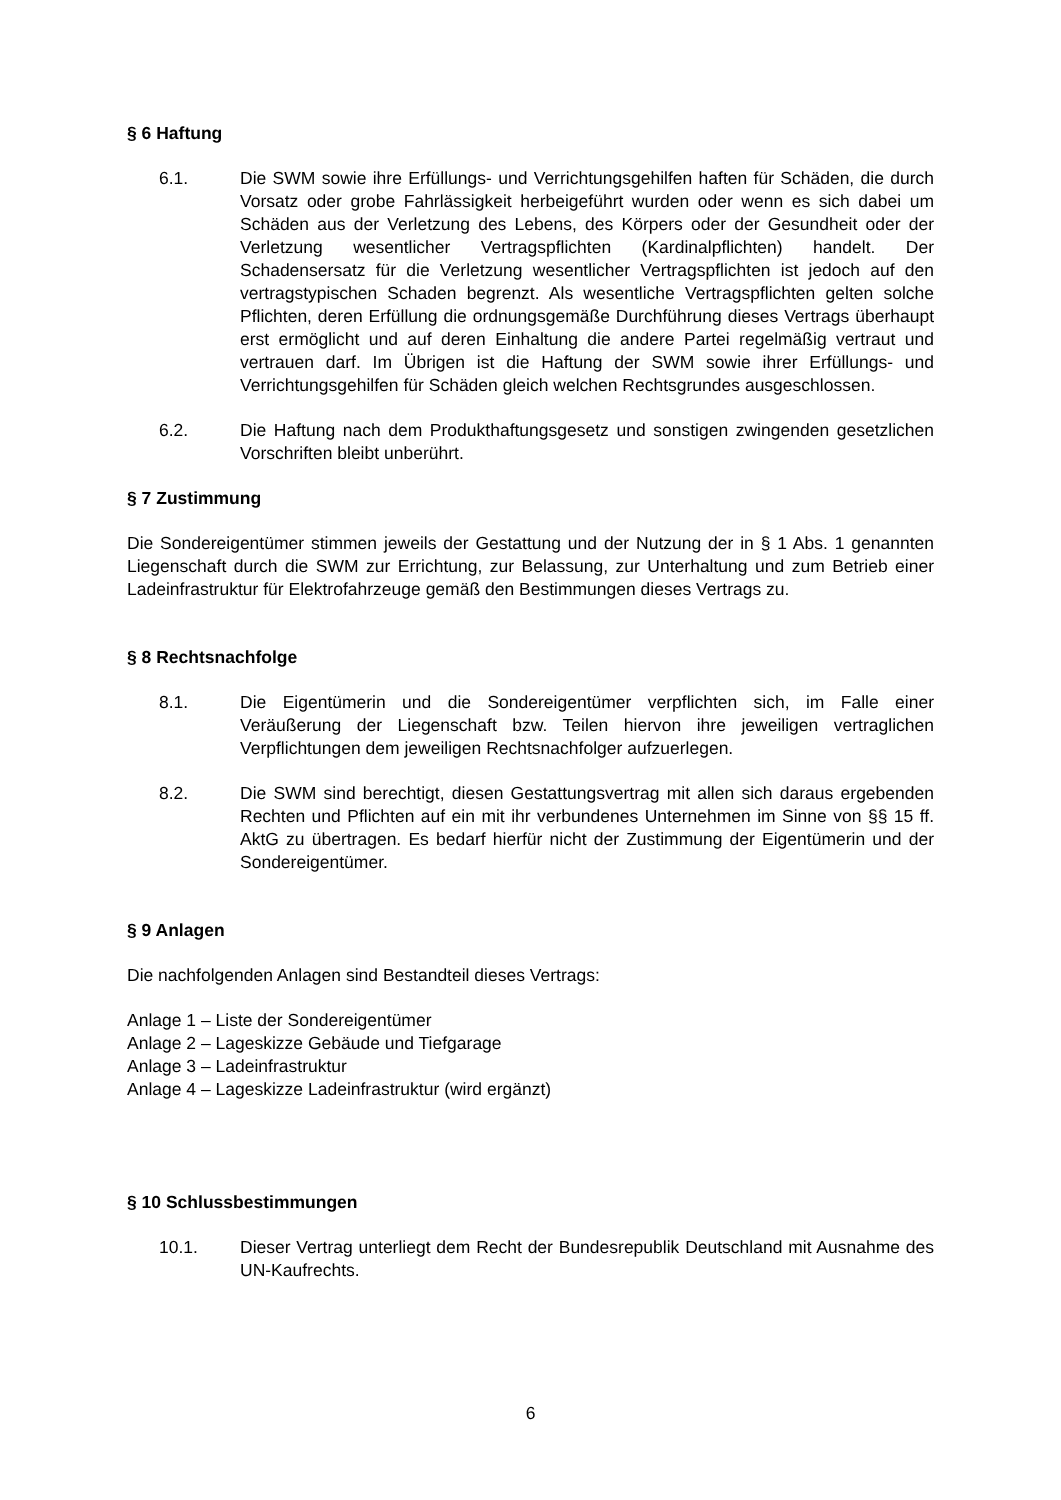§ 6 Haftung
6.1. Die SWM sowie ihre Erfüllungs- und Verrichtungsgehilfen haften für Schäden, die durch Vorsatz oder grobe Fahrlässigkeit herbeigeführt wurden oder wenn es sich dabei um Schäden aus der Verletzung des Lebens, des Körpers oder der Gesundheit oder der Verletzung wesentlicher Vertragspflichten (Kardinalpflichten) handelt. Der Schadensersatz für die Verletzung wesentlicher Vertragspflichten ist jedoch auf den vertragstypischen Schaden begrenzt. Als wesentliche Vertragspflichten gelten solche Pflichten, deren Erfüllung die ordnungsgemäße Durchführung dieses Vertrags überhaupt erst ermöglicht und auf deren Einhaltung die andere Partei regelmäßig vertraut und vertrauen darf. Im Übrigen ist die Haftung der SWM sowie ihrer Erfüllungs- und Verrichtungsgehilfen für Schäden gleich welchen Rechtsgrundes ausgeschlossen.
6.2. Die Haftung nach dem Produkthaftungsgesetz und sonstigen zwingenden gesetzlichen Vorschriften bleibt unberührt.
§ 7 Zustimmung
Die Sondereigentümer stimmen jeweils der Gestattung und der Nutzung der in § 1 Abs. 1 genannten Liegenschaft durch die SWM zur Errichtung, zur Belassung, zur Unterhaltung und zum Betrieb einer Ladeinfrastruktur für Elektrofahrzeuge gemäß den Bestimmungen dieses Vertrags zu.
§ 8 Rechtsnachfolge
8.1. Die Eigentümerin und die Sondereigentümer verpflichten sich, im Falle einer Veräußerung der Liegenschaft bzw. Teilen hiervon ihre jeweiligen vertraglichen Verpflichtungen dem jeweiligen Rechtsnachfolger aufzuerlegen.
8.2. Die SWM sind berechtigt, diesen Gestattungsvertrag mit allen sich daraus ergebenden Rechten und Pflichten auf ein mit ihr verbundenes Unternehmen im Sinne von §§ 15 ff. AktG zu übertragen. Es bedarf hierfür nicht der Zustimmung der Eigentümerin und der Sondereigentümer.
§ 9 Anlagen
Die nachfolgenden Anlagen sind Bestandteil dieses Vertrags:
Anlage 1 – Liste der Sondereigentümer
Anlage 2 – Lageskizze Gebäude und Tiefgarage
Anlage 3 – Ladeinfrastruktur
Anlage 4 – Lageskizze Ladeinfrastruktur (wird ergänzt)
§ 10 Schlussbestimmungen
10.1. Dieser Vertrag unterliegt dem Recht der Bundesrepublik Deutschland mit Ausnahme des UN-Kaufrechts.
6